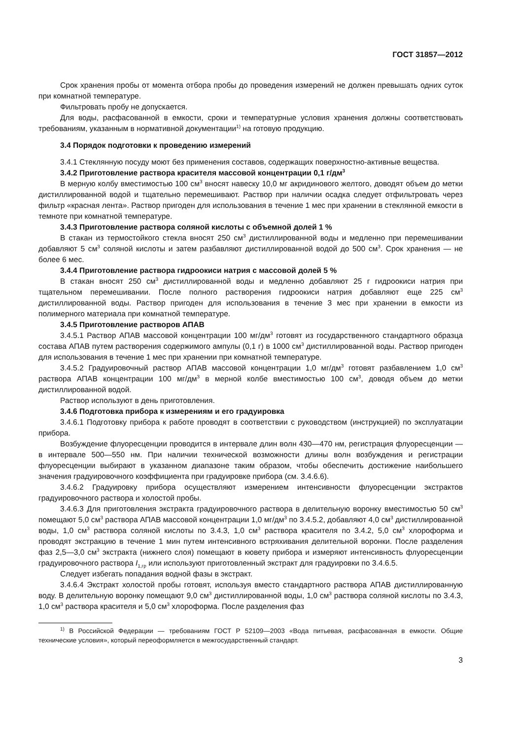ГОСТ 31857—2012
Срок хранения пробы от момента отбора пробы до проведения измерений не должен превышать одних суток при комнатной температуре.
Фильтровать пробу не допускается.
Для воды, расфасованной в емкости, сроки и температурные условия хранения должны соответствовать требованиям, указанным в нормативной документации<sup>1)</sup> на готовую продукцию.
3.4 Порядок подготовки к проведению измерений
3.4.1 Стеклянную посуду моют без применения составов, содержащих поверхностно-активные вещества.
3.4.2 Приготовление раствора красителя массовой концентрации 0,1 г/дм<sup>3</sup>
В мерную колбу вместимостью 100 см<sup>3</sup> вносят навеску 10,0 мг акридинового желтого, доводят объем до метки дистиллированной водой и тщательно перемешивают. Раствор при наличии осадка следует отфильтровать через фильтр «красная лента». Раствор пригоден для использования в течение 1 мес при хранении в стеклянной емкости в темноте при комнатной температуре.
3.4.3 Приготовление раствора соляной кислоты с объемной долей 1 %
В стакан из термостойкого стекла вносят 250 см<sup>3</sup> дистиллированной воды и медленно при перемешивании добавляют 5 см<sup>3</sup> соляной кислоты и затем разбавляют дистиллированной водой до 500 см<sup>3</sup>. Срок хранения — не более 6 мес.
3.4.4 Приготовление раствора гидроокиси натрия с массовой долей 5 %
В стакан вносят 250 см<sup>3</sup> дистиллированной воды и медленно добавляют 25 г гидроокиси натрия при тщательном перемешивании. После полного растворения гидроокиси натрия добавляют еще 225 см<sup>3</sup> дистиллированной воды. Раствор пригоден для использования в течение 3 мес при хранении в емкости из полимерного материала при комнатной температуре.
3.4.5 Приготовление растворов АПАВ
3.4.5.1 Раствор АПАВ массовой концентрации 100 мг/дм<sup>3</sup> готовят из государственного стандартного образца состава АПАВ путем растворения содержимого ампулы (0,1 г) в 1000 см<sup>3</sup> дистиллированной воды. Раствор пригоден для использования в течение 1 мес при хранении при комнатной температуре.
3.4.5.2 Градуировочный раствор АПАВ массовой концентрации 1,0 мг/дм<sup>3</sup> готовят разбавлением 1,0 см<sup>3</sup> раствора АПАВ концентрации 100 мг/дм<sup>3</sup> в мерной колбе вместимостью 100 см<sup>3</sup>, доводя объем до метки дистиллированной водой.
Раствор используют в день приготовления.
3.4.6 Подготовка прибора к измерениям и его градуировка
3.4.6.1 Подготовку прибора к работе проводят в соответствии с руководством (инструкцией) по эксплуатации прибора.
Возбуждение флуоресценции проводится в интервале длин волн 430—470 нм, регистрация флуоресценции — в интервале 500—550 нм. При наличии технической возможности длины волн возбуждения и регистрации флуоресценции выбирают в указанном диапазоне таким образом, чтобы обеспечить достижение наибольшего значения градуировочного коэффициента при градуировке прибора (см. 3.4.6.6).
3.4.6.2 Градуировку прибора осуществляют измерением интенсивности флуоресценции экстрактов градуировочного раствора и холостой пробы.
3.4.6.3 Для приготовления экстракта градуировочного раствора в делительную воронку вместимостью 50 см<sup>3</sup> помещают 5,0 см<sup>3</sup> раствора АПАВ массовой концентрации 1,0 мг/дм<sup>3</sup> по 3.4.5.2, добавляют 4,0 см<sup>3</sup> дистиллированной воды, 1,0 см<sup>3</sup> раствора соляной кислоты по 3.4.3, 1,0 см<sup>3</sup> раствора красителя по 3.4.2, 5,0 см<sup>3</sup> хлороформа и проводят экстракцию в течение 1 мин путем интенсивного встряхивания делительной воронки. После разделения фаз 2,5—3,0 см<sup>3</sup> экстракта (нижнего слоя) помещают в кювету прибора и измеряют интенсивность флуоресценции градуировочного раствора I<sub>1,гр</sub> или используют приготовленный экстракт для градуировки по 3.4.6.5.
Следует избегать попадания водной фазы в экстракт.
3.4.6.4 Экстракт холостой пробы готовят, используя вместо стандартного раствора АПАВ дистиллированную воду. В делительную воронку помещают 9,0 см<sup>3</sup> дистиллированной воды, 1,0 см<sup>3</sup> раствора соляной кислоты по 3.4.3, 1,0 см<sup>3</sup> раствора красителя и 5,0 см<sup>3</sup> хлороформа. После разделения фаз
<sup>1)</sup> В Российской Федерации — требованиям ГОСТ Р 52109—2003 «Вода питьевая, расфасованная в емкости. Общие технические условия», который переоформляется в межгосударственный стандарт.
3